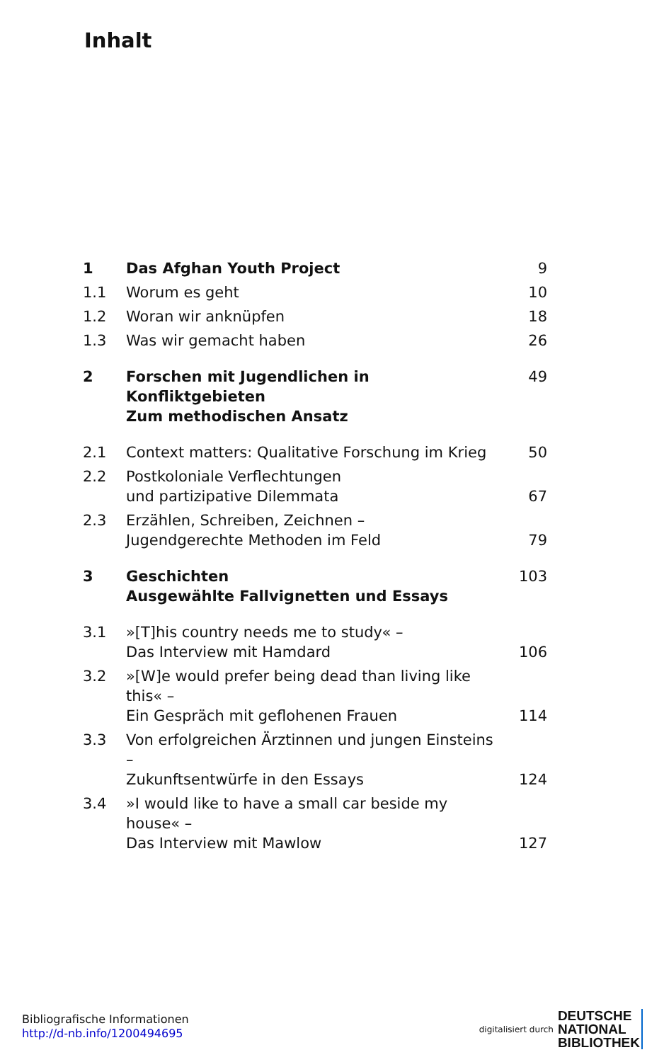Inhalt
| 1 | Das Afghan Youth Project | 9 |
| 1.1 | Worum es geht | 10 |
| 1.2 | Woran wir anknüpfen | 18 |
| 1.3 | Was wir gemacht haben | 26 |
| 2 | Forschen mit Jugendlichen in Konfliktgebieten Zum methodischen Ansatz | 49 |
| 2.1 | Context matters: Qualitative Forschung im Krieg | 50 |
| 2.2 | Postkoloniale Verflechtungen und partizipative Dilemmata | 67 |
| 2.3 | Erzählen, Schreiben, Zeichnen – Jugendgerechte Methoden im Feld | 79 |
| 3 | Geschichten Ausgewählte Fallvignetten und Essays | 103 |
| 3.1 | »[T]his country needs me to study« – Das Interview mit Hamdard | 106 |
| 3.2 | »[W]e would prefer being dead than living like this« – Ein Gespräch mit geflohenen Frauen | 114 |
| 3.3 | Von erfolgreichen Ärztinnen und jungen Einsteins – Zukunftsentwürfe in den Essays | 124 |
| 3.4 | »I would like to have a small car beside my house« – Das Interview mit Mawlow | 127 |
Bibliografische Informationen
http://d-nb.info/1200494695
digitalisiert durch DEUTSCHE
NATIONAL
BIBLIOTHEK